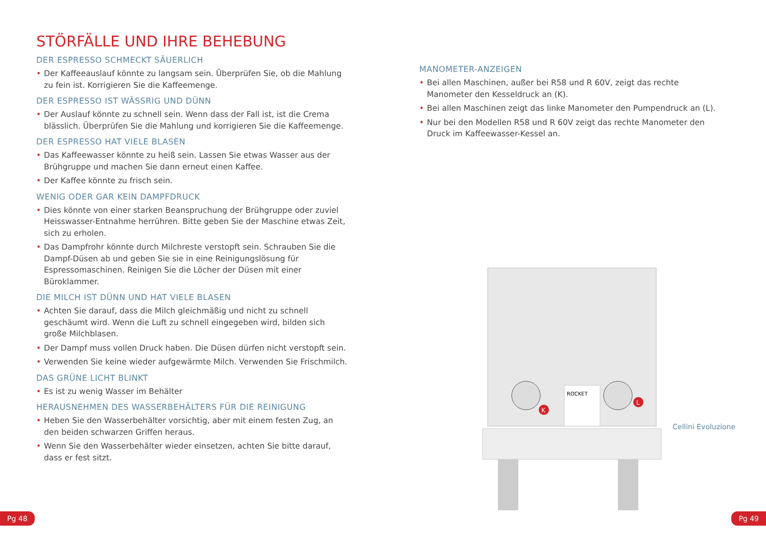STÖRFÄLLE UND IHRE BEHEBUNG
DER ESPRESSO SCHMECKT SÄUERLICH
• Der Kaffeeauslauf könnte zu langsam sein. Überprüfen Sie, ob die Mahlung zu fein ist. Korrigieren Sie die Kaffeemenge.
DER ESPRESSO IST WÄSSRIG UND DÜNN
• Der Auslauf könnte zu schnell sein. Wenn dass der Fall ist, ist die Crema blässlich. Überprüfen Sie die Mahlung und korrigieren Sie die Kaffeemenge.
DER ESPRESSO HAT VIELE BLASEN
• Das Kaffeewasser könnte zu heiß sein. Lassen Sie etwas Wasser aus der Brühgruppe und machen Sie dann erneut einen Kaffee.
• Der Kaffee könnte zu frisch sein.
WENIG ODER GAR KEIN DAMPFDRUCK
• Dies könnte von einer starken Beanspruchung der Brühgruppe oder zuviel Heisswasser-Entnahme herrühren. Bitte geben Sie der Maschine etwas Zeit, sich zu erholen.
• Das Dampfrohr könnte durch Milchreste verstopft sein. Schrauben Sie die Dampf-Düsen ab und geben Sie sie in eine Reinigungslösung für Espressomaschinen. Reinigen Sie die Löcher der Düsen mit einer Büroklammer.
DIE MILCH IST DÜNN UND HAT VIELE BLASEN
• Achten Sie darauf, dass die Milch gleichmäßig und nicht zu schnell geschäumt wird. Wenn die Luft zu schnell eingegeben wird, bilden sich große Milchblasen.
• Der Dampf muss vollen Druck haben. Die Düsen dürfen nicht verstopft sein.
• Verwenden Sie keine wieder aufgewärmte Milch. Verwenden Sie Frischmilch.
DAS GRÜNE LICHT BLINKT
• Es ist zu wenig Wasser im Behälter
HERAUSNEHMEN DES WASSERBEHÄLTERS FÜR DIE REINIGUNG
• Heben Sie den Wasserbehälter vorsichtig, aber mit einem festen Zug, an den beiden schwarzen Griffen heraus.
• Wenn Sie den Wasserbehälter wieder einsetzen, achten Sie bitte darauf, dass er fest sitzt.
MANOMETER-ANZEIGEN
• Bei allen Maschinen, außer bei R58 und R 60V, zeigt das rechte Manometer den Kesseldruck an (K).
• Bei allen Maschinen zeigt das linke Manometer den Pumpendruck an (L).
• Nur bei den Modellen R58 und R 60V zeigt das rechte Manometer den Druck im Kaffeewasser-Kessel an.
K
L
ROCKET
Cellini Evoluzione
Pg 48 Pg 49